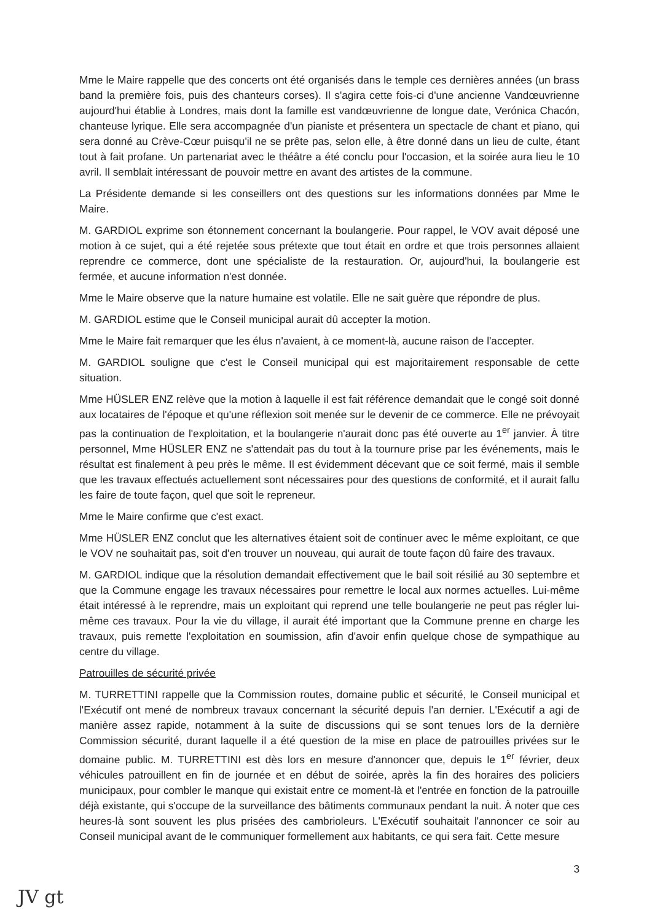Mme le Maire rappelle que des concerts ont été organisés dans le temple ces dernières années (un brass band la première fois, puis des chanteurs corses). Il s'agira cette fois-ci d'une ancienne Vandœuvrienne aujourd'hui établie à Londres, mais dont la famille est vandœuvrienne de longue date, Verónica Chacón, chanteuse lyrique. Elle sera accompagnée d'un pianiste et présentera un spectacle de chant et piano, qui sera donné au Crève-Cœur puisqu'il ne se prête pas, selon elle, à être donné dans un lieu de culte, étant tout à fait profane. Un partenariat avec le théâtre a été conclu pour l'occasion, et la soirée aura lieu le 10 avril. Il semblait intéressant de pouvoir mettre en avant des artistes de la commune.
La Présidente demande si les conseillers ont des questions sur les informations données par Mme le Maire.
M. GARDIOL exprime son étonnement concernant la boulangerie. Pour rappel, le VOV avait déposé une motion à ce sujet, qui a été rejetée sous prétexte que tout était en ordre et que trois personnes allaient reprendre ce commerce, dont une spécialiste de la restauration. Or, aujourd'hui, la boulangerie est fermée, et aucune information n'est donnée.
Mme le Maire observe que la nature humaine est volatile. Elle ne sait guère que répondre de plus.
M. GARDIOL estime que le Conseil municipal aurait dû accepter la motion.
Mme le Maire fait remarquer que les élus n'avaient, à ce moment-là, aucune raison de l'accepter.
M. GARDIOL souligne que c'est le Conseil municipal qui est majoritairement responsable de cette situation.
Mme HÜSLER ENZ relève que la motion à laquelle il est fait référence demandait que le congé soit donné aux locataires de l'époque et qu'une réflexion soit menée sur le devenir de ce commerce. Elle ne prévoyait pas la continuation de l'exploitation, et la boulangerie n'aurait donc pas été ouverte au 1<sup>er</sup> janvier. À titre personnel, Mme HÜSLER ENZ ne s'attendait pas du tout à la tournure prise par les événements, mais le résultat est finalement à peu près le même. Il est évidemment décevant que ce soit fermé, mais il semble que les travaux effectués actuellement sont nécessaires pour des questions de conformité, et il aurait fallu les faire de toute façon, quel que soit le repreneur.
Mme le Maire confirme que c'est exact.
Mme HÜSLER ENZ conclut que les alternatives étaient soit de continuer avec le même exploitant, ce que le VOV ne souhaitait pas, soit d'en trouver un nouveau, qui aurait de toute façon dû faire des travaux.
M. GARDIOL indique que la résolution demandait effectivement que le bail soit résilié au 30 septembre et que la Commune engage les travaux nécessaires pour remettre le local aux normes actuelles. Lui-même était intéressé à le reprendre, mais un exploitant qui reprend une telle boulangerie ne peut pas régler lui-même ces travaux. Pour la vie du village, il aurait été important que la Commune prenne en charge les travaux, puis remette l'exploitation en soumission, afin d'avoir enfin quelque chose de sympathique au centre du village.
Patrouilles de sécurité privée
M. TURRETTINI rappelle que la Commission routes, domaine public et sécurité, le Conseil municipal et l'Exécutif ont mené de nombreux travaux concernant la sécurité depuis l'an dernier. L'Exécutif a agi de manière assez rapide, notamment à la suite de discussions qui se sont tenues lors de la dernière Commission sécurité, durant laquelle il a été question de la mise en place de patrouilles privées sur le domaine public. M. TURRETTINI est dès lors en mesure d'annoncer que, depuis le 1<sup>er</sup> février, deux véhicules patrouillent en fin de journée et en début de soirée, après la fin des horaires des policiers municipaux, pour combler le manque qui existait entre ce moment-là et l'entrée en fonction de la patrouille déjà existante, qui s'occupe de la surveillance des bâtiments communaux pendant la nuit. À noter que ces heures-là sont souvent les plus prisées des cambrioleurs. L'Exécutif souhaitait l'annoncer ce soir au Conseil municipal avant de le communiquer formellement aux habitants, ce qui sera fait. Cette mesure
3
JV gt